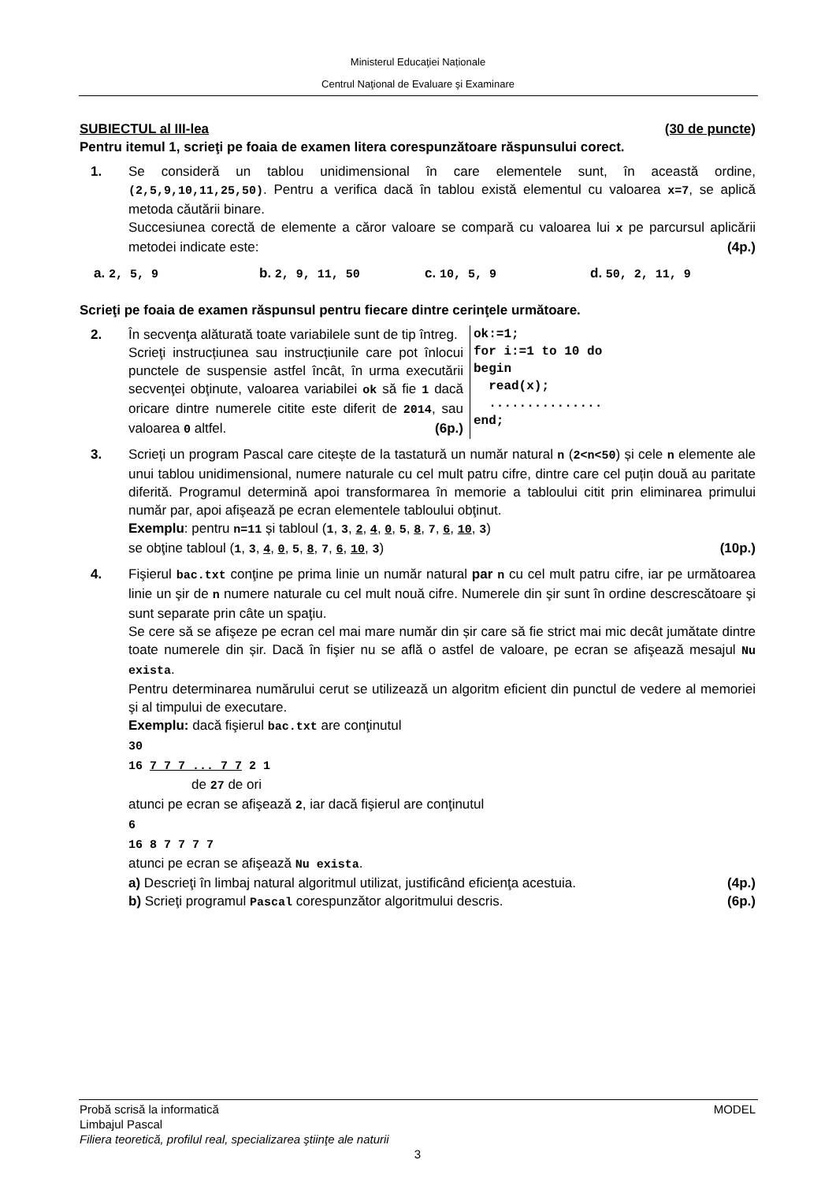Ministerul Educaţiei Naționale
Centrul Naţional de Evaluare şi Examinare
SUBIECTUL al III-lea (30 de puncte)
Pentru itemul 1, scrieţi pe foaia de examen litera corespunzătoare răspunsului corect.
1. Se consideră un tablou unidimensional în care elementele sunt, în această ordine, (2,5,9,10,11,25,50). Pentru a verifica dacă în tablou există elementul cu valoarea x=7, se aplică metoda căutării binare.
Succesiunea corectă de elemente a căror valoare se compară cu valoarea lui x pe parcursul aplicării metodei indicate este: (4p.)
a. 2, 5, 9 b. 2, 9, 11, 50 c. 10, 5, 9 d. 50, 2, 11, 9
Scrieţi pe foaia de examen răspunsul pentru fiecare dintre cerinţele următoare.
2. În secvenţa alăturată toate variabilele sunt de tip întreg.
Scrieţi instrucțiunea sau instrucțiunile care pot înlocui punctele de suspensie astfel încât, în urma executării secvenţei obţinute, valoarea variabilei ok să fie 1 dacă oricare dintre numerele citite este diferit de 2014, sau valoarea 0 altfel. (6p.)
ok:=1; for i:=1 to 10 do begin read(x); ............... end;
3. Scrieți un program Pascal care citește de la tastatură un număr natural n (2<n<50) și cele n elemente ale unui tablou unidimensional, numere naturale cu cel mult patru cifre, dintre care cel puțin două au paritate diferită. Programul determină apoi transformarea în memorie a tabloului citit prin eliminarea primului număr par, apoi afişează pe ecran elementele tabloului obţinut.
Exemplu: pentru n=11 și tabloul (1, 3, 2, 4, 0, 5, 8, 7, 6, 10, 3)
se obţine tabloul (1, 3, 4, 0, 5, 8, 7, 6, 10, 3) (10p.)
4. Fişierul bac.txt conţine pe prima linie un număr natural par n cu cel mult patru cifre, iar pe următoarea linie un şir de n numere naturale cu cel mult nouă cifre. Numerele din şir sunt în ordine descrescătoare şi sunt separate prin câte un spaţiu.
Se cere să se afişeze pe ecran cel mai mare număr din șir care să fie strict mai mic decât jumătate dintre toate numerele din șir. Dacă în fişier nu se află o astfel de valoare, pe ecran se afişează mesajul Nu exista.
Pentru determinarea numărului cerut se utilizează un algoritm eficient din punctul de vedere al memoriei şi al timpului de executare.
Exemplu: dacă fişierul bac.txt are conţinutul
30
16 7 7 7 ... 7 7 2 1
de 27 de ori
atunci pe ecran se afişează 2, iar dacă fişierul are conţinutul
6
16 8 7 7 7 7
atunci pe ecran se afişează Nu exista.
a) Descrieţi în limbaj natural algoritmul utilizat, justificând eficienţa acestuia. (4p.)
b) Scrieţi programul Pascal corespunzător algoritmului descris. (6p.)
Probă scrisă la informatică MODEL
Limbajul Pascal
Filiera teoretică, profilul real, specializarea ştiinţe ale naturii
3